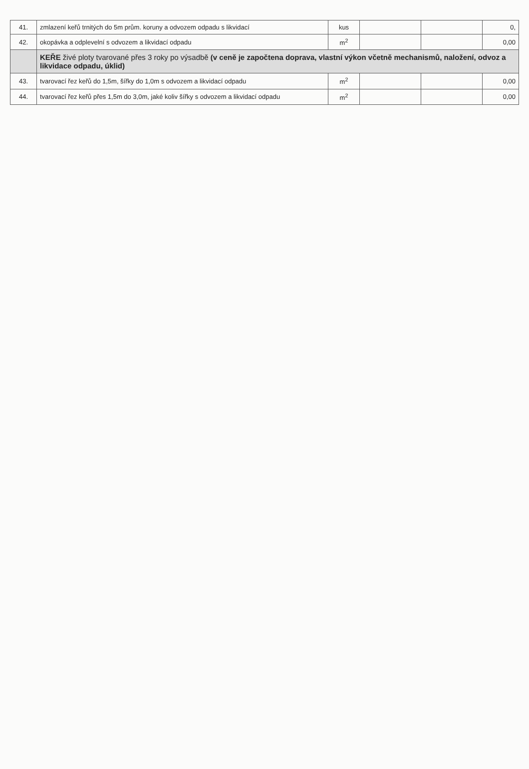| 41. | zmlazení keřů trnitých do 5m prům. koruny a odvozem odpadu s likvidací | kus | | | 0, |
| 42. | okopávka a odplevelní s odvozem a likvidací odpadu | m<sup>2</sup> | | | 0,00 |
| | KEŘE živé ploty tvarované přes 3 roky po výsadbě (v ceně je započtena doprava, vlastní výkon včetně mechanismů, naložení, odvoz a likvidace odpadu, úklid) | | | | |
| 43. | tvarovací řez keřů do 1,5m, šířky do 1,0m s odvozem a likvidací odpadu | m<sup>2</sup> | | | 0,00 |
| 44. | tvarovací řez keřů přes 1,5m do 3,0m, jaké koliv šířky s odvozem a likvidací odpadu | m<sup>2</sup> | | | 0,00 |